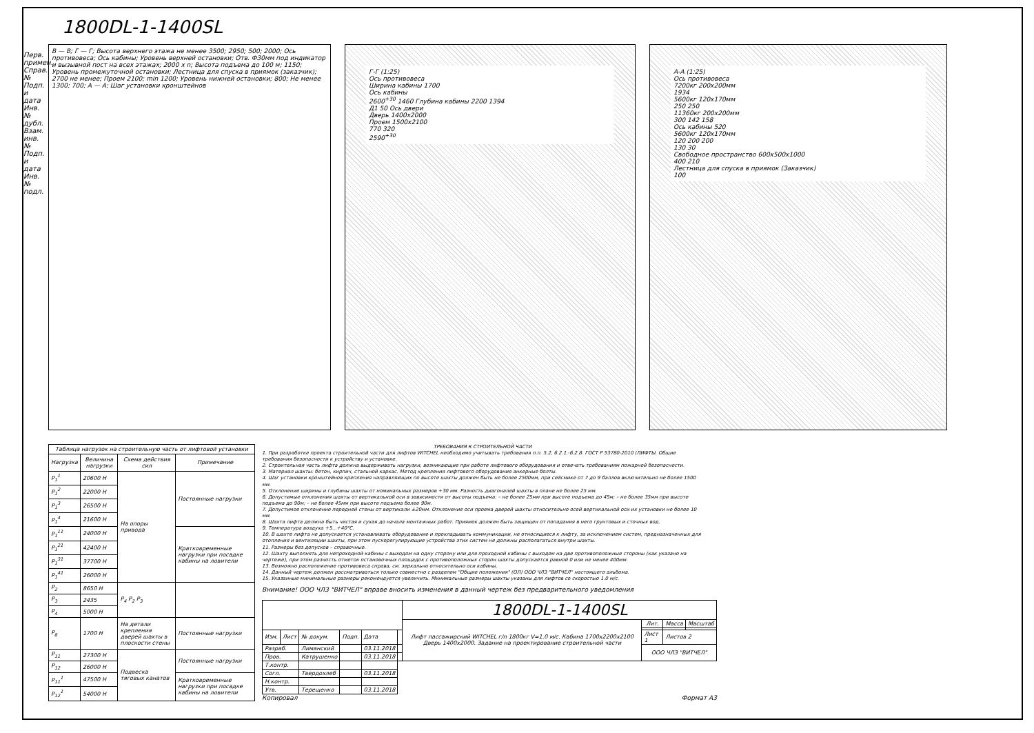1800DL-1-1400SL
В — В; Г — Г; Высота верхнего этажа не менее 3500; 2950; 500; 2000; Ось противовеса; Ось кабины; Уровень верхней остановки; Отв. Ф30мм под индикатор и вызывной пост на всех этажах; 2000 х n; Высота подъема до 100 м; 1150; Уровень промежуточной остановки; Лестница для спуска в приямок (заказчик); 2700 не менее; Проем 2100; min 1200; Уровень нижней остановки; 800; Не менее 1300; 700; A — A; Шаг установки кронштейнов
Г-Г (1:25)
Ось противовеса
Ширина кабины 1700
Ось кабины
2600<sup>+30</sup> 1460 Глубина кабины 2200 1394
Д1 50 Ось двери
Дверь 1400х2000
Проем 1500х2100
770 320
2590<sup>+30</sup>
А-А (1:25)
Ось противовеса
7200кг 200х200мм
1934
5600кг 120х170мм
250 250
11360кг 200х200мм
300 142 158
Ось кабины 520
5600кг 120х170мм
120 200 200
130 30
Свободное пространство 600х500х1000
400 210
Лестница для спуска в приямок (Заказчик)
100
| Таблица нагрузок на строительную часть от лифтовой установки | | | |
| --- | --- | --- | --- |
| Нагрузка | Величина нагрузки | Схема действия сил | Примечание |
| P<sub>1</sub><sup>1</sup> | 20600 Н | На опоры привода | Постоянные нагрузки |
| P<sub>1</sub><sup>2</sup> | 22000 Н | | |
| P<sub>1</sub><sup>3</sup> | 26500 Н | | |
| P<sub>1</sub><sup>4</sup> | 21600 Н | | |
| P<sub>1</sub><sup>11</sup> | 24000 Н | | Кратковременные нагрузки при посадке кабины на ловители |
| P<sub>1</sub><sup>21</sup> | 42400 Н | | |
| P<sub>1</sub><sup>31</sup> | 37700 Н | | |
| P<sub>1</sub><sup>41</sup> | 26000 Н | | |
| P<sub>2</sub> | 8650 Н | P<sub>4</sub> P<sub>2</sub> P<sub>3</sub> | |
| P<sub>3</sub> | 2435 | | |
| P<sub>4</sub> | 5000 Н | | |
| P<sub>8</sub> | 1700 Н | На детали крепления дверей шахты в плоскости стены | Постоянные нагрузки |
| P<sub>11</sub> | 27300 Н | Подвеска тяговых канатов | Постоянные нагрузки |
| P<sub>12</sub> | 26000 Н | | |
| P<sub>11</sub><sup>1</sup> | 47500 Н | | Кратковременные нагрузки при посадке кабины на ловители |
| P<sub>12</sub><sup>1</sup> | 54000 Н | | |
ТРЕБОВАНИЯ К СТРОИТЕЛЬНОЙ ЧАСТИ
1. При разработке проекта строительной части для лифтов WITCHEL необходимо учитывать требования п.п. 5.2, 6.2.1.-6.2.8. ГОСТ Р 53780-2010 (ЛИФТЫ. Общие требования безопасности к устройству и установке.
2. Строительная часть лифта должна выдерживать нагрузки, возникающие при работе лифтового оборудования и отвечать требованиям пожарной безопасности.
3. Материал шахты: бетон, кирпич, стальной каркас. Метод крепления лифтового оборудования анкерные болты.
4. Шаг установки кронштейнов крепления направляющих по высоте шахты должен быть не более 2500мм, при сейсмике от 7 до 9 баллов включительно не более 1500 мм.
5. Отклонение ширины и глубины шахты от номинальных размеров +30 мм. Разность диагоналей шахты в плане не более 25 мм.
6. Допустимые отклонения шахты от вертикальной оси в зависимости от высоты подъема: – не более 25мм при высоте подъема до 45м; – не более 35мм при высоте подъема до 90м; – не более 45мм при высоте подъема более 90м.
7. Допустимое отклонение передней стены от вертикали ±20мм. Отклонение оси проема дверей шахты относительно осей вертикальной оси их установки не более 10 мм.
8. Шахта лифта должна быть чистая и сухая до начала монтажных работ. Приямок должен быть защищен от попадания в него грунтовых и сточных вод.
9. Температура воздуха +5...+40°С.
10. В шахте лифта не допускается устанавливать оборудование и прокладывать коммуникации, не относящиеся к лифту, за исключением систем, предназначенных для отопления и вентиляции шахты, при этом пускорегулирующие устройства этих систем не должны располагаться внутри шахты.
11. Размеры без допусков – справочные.
12. Шахту выполнять для непроходной кабины с выходом на одну сторону или для проходной кабины с выходом на две противоположные стороны (как указано на чертеже), при этом разность отметок остановочных площадок с противоположных сторон шахты допускается равной 0 или не менее 400мм.
13. Возможно расположение противовеса справа, см. зеркально относительно оси кабины.
14. Данный чертеж должен рассматриваться только совместно с разделом "Общие положения" (ОЛ) ООО ЧЛЗ "ВИТЧЕЛ" настоящего альбома.
15. Указанные минимальные размеры рекомендуется увеличить. Минимальные размеры шахты указаны для лифтов со скоростью 1.0 м/с.
Внимание! ООО ЧЛЗ "ВИТЧЕЛ" вправе вносить изменения в данный чертеж без предварительного уведомления
| | | | | | | 1800DL-1-1400SL | | | |
| | | | | | | Лифт пассажирский WITCHEL г/п 1800кг V=1.0 м/с. Кабина 1700х2200х2100 Дверь 1400х2000. Задание на проектирование строительной части | Лит. | Масса | Масштаб |
| Изм. | Лист | № докум. | Подп. | Дата | | | Лист 1 | Листов 2 | |
| Разраб. | | Лиманский | | 03.11.2018 | | | ООО ЧЛЗ "ВИТЧЕЛ" | | |
| Пров. | | Катрушенко | | 03.11.2018 | | | | | |
| Т.контр. | | | | | | | | | |
| Согл. | | Твердохлеб | | 03.11.2018 | | | | | |
| Н.контр. | | | | | | | | | |
| Утв. | | Терещенко | | 03.11.2018 | | | | | |
Копировал Формат A3
Перв. примен. Справ. № Подп. и дата Инв. № дубл. Взам. инв. № Подп. и дата Инв. № подл.